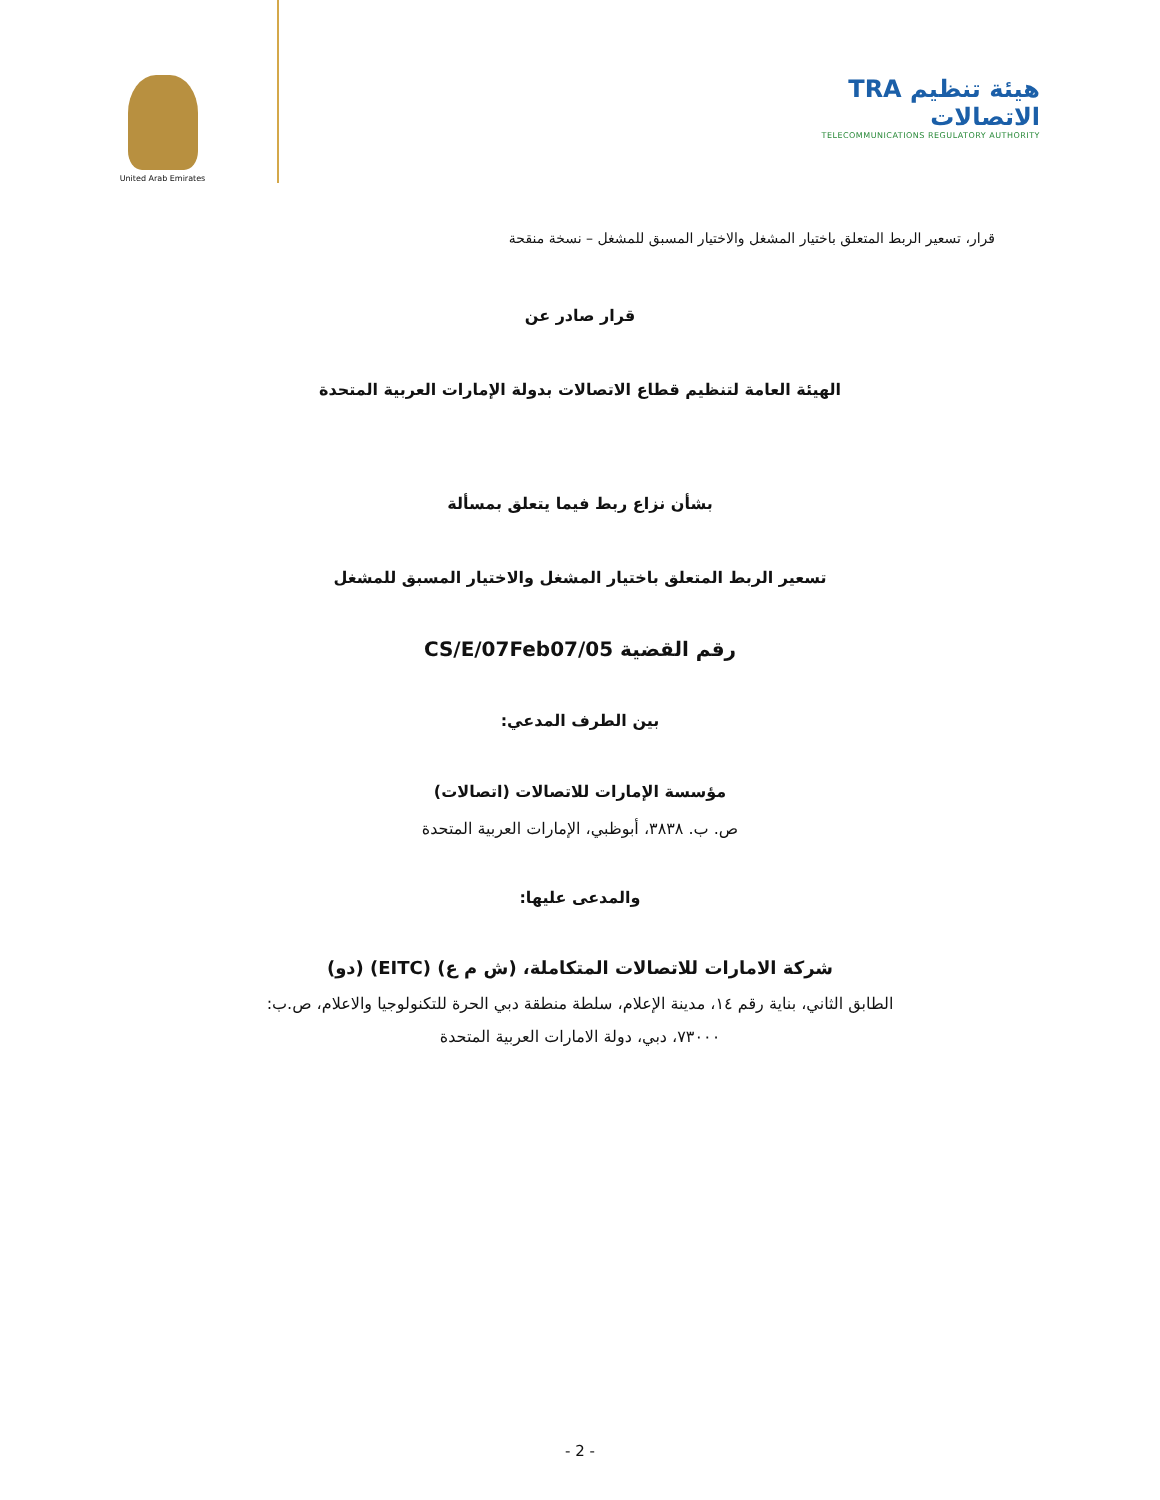TRA هيئة تنظيم الاتصالات
TELECOMMUNICATIONS REGULATORY AUTHORITY
United Arab Emirates
قرار، تسعير الربط المتعلق باختيار المشغل والاختيار المسبق للمشغل – نسخة منقحة
قرار صادر عن
الهيئة العامة لتنظيم قطاع الاتصالات بدولة الإمارات العربية المتحدة
بشأن نزاع ربط فيما يتعلق بمسألة
تسعير الربط المتعلق باختيار المشغل والاختيار المسبق للمشغل
رقم القضية CS/E/07Feb07/05
بين الطرف المدعي:
مؤسسة الإمارات للاتصالات (اتصالات)
ص. ب. ٣٨٣٨، أبوظبي، الإمارات العربية المتحدة
والمدعى عليها:
شركة الامارات للاتصالات المتكاملة، (ش م ع) (EITC) (دو)
الطابق الثاني، بناية رقم ١٤، مدينة الإعلام، سلطة منطقة دبي الحرة للتكنولوجيا والاعلام، ص.ب:
٧٣٠٠٠، دبي، دولة الامارات العربية المتحدة
- 2 -